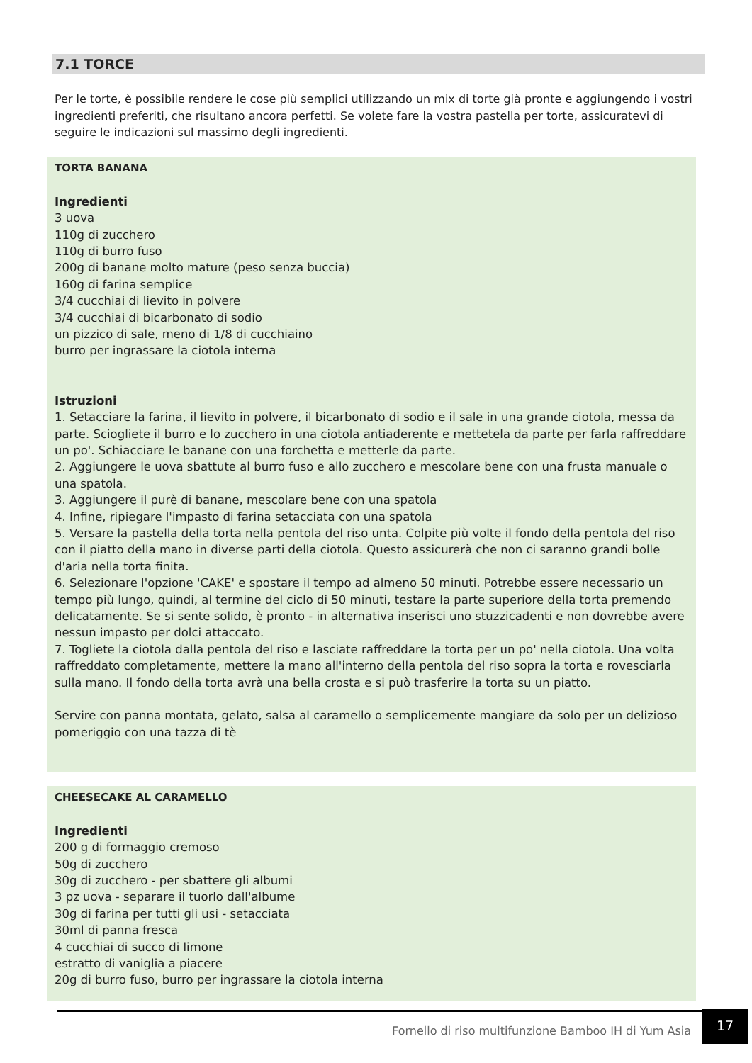7.1 TORCE
Per le torte, è possibile rendere le cose più semplici utilizzando un mix di torte già pronte e aggiungendo i vostri ingredienti preferiti, che risultano ancora perfetti. Se volete fare la vostra pastella per torte, assicuratevi di seguire le indicazioni sul massimo degli ingredienti.
TORTA BANANA
Ingredienti
3 uova
110g di zucchero
110g di burro fuso
200g di banane molto mature (peso senza buccia)
160g di farina semplice
3/4 cucchiai di lievito in polvere
3/4 cucchiai di bicarbonato di sodio
un pizzico di sale, meno di 1/8 di cucchiaino
burro per ingrassare la ciotola interna
Istruzioni
1. Setacciare la farina, il lievito in polvere, il bicarbonato di sodio e il sale in una grande ciotola, messa da parte. Sciogliete il burro e lo zucchero in una ciotola antiaderente e mettetela da parte per farla raffreddare un po'. Schiacciare le banane con una forchetta e metterle da parte.
2. Aggiungere le uova sbattute al burro fuso e allo zucchero e mescolare bene con una frusta manuale o una spatola.
3. Aggiungere il purè di banane, mescolare bene con una spatola
4. Infine, ripiegare l'impasto di farina setacciata con una spatola
5. Versare la pastella della torta nella pentola del riso unta. Colpite più volte il fondo della pentola del riso con il piatto della mano in diverse parti della ciotola. Questo assicurerà che non ci saranno grandi bolle d'aria nella torta finita.
6. Selezionare l'opzione 'CAKE' e spostare il tempo ad almeno 50 minuti. Potrebbe essere necessario un tempo più lungo, quindi, al termine del ciclo di 50 minuti, testare la parte superiore della torta premendo delicatamente. Se si sente solido, è pronto - in alternativa inserisci uno stuzzicadenti e non dovrebbe avere nessun impasto per dolci attaccato.
7. Togliete la ciotola dalla pentola del riso e lasciate raffreddare la torta per un po' nella ciotola. Una volta raffreddato completamente, mettere la mano all'interno della pentola del riso sopra la torta e rovesciarla sulla mano. Il fondo della torta avrà una bella crosta e si può trasferire la torta su un piatto.
Servire con panna montata, gelato, salsa al caramello o semplicemente mangiare da solo per un delizioso pomeriggio con una tazza di tè
CHEESECAKE AL CARAMELLO
Ingredienti
200 g di formaggio cremoso
50g di zucchero
30g di zucchero - per sbattere gli albumi
3 pz uova - separare il tuorlo dall'albume
30g di farina per tutti gli usi - setacciata
30ml di panna fresca
4 cucchiai di succo di limone
estratto di vaniglia a piacere
20g di burro fuso, burro per ingrassare la ciotola interna
Fornello di riso multifunzione Bamboo IH di Yum Asia
17